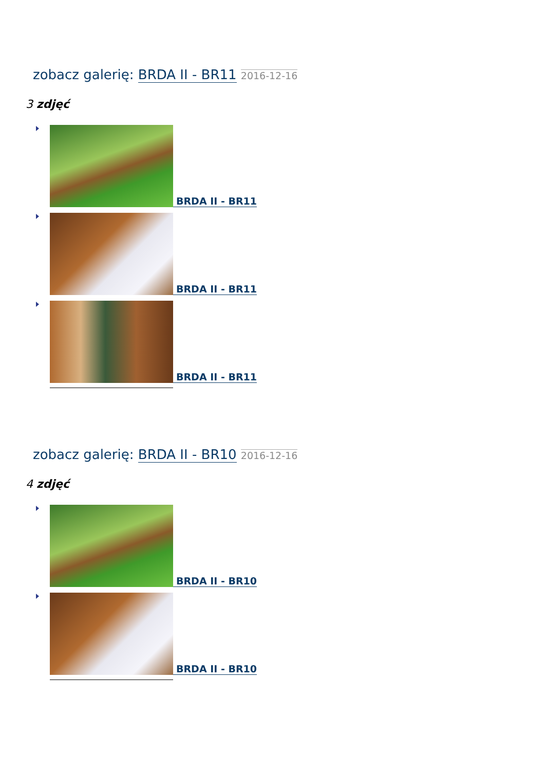zobacz galerię: BRDA II - BR11 2016-12-16
3 zdjęć
BRDA II - BR11
BRDA II - BR11
BRDA II - BR11
zobacz galerię: BRDA II - BR10 2016-12-16
4 zdjęć
BRDA II - BR10
BRDA II - BR10